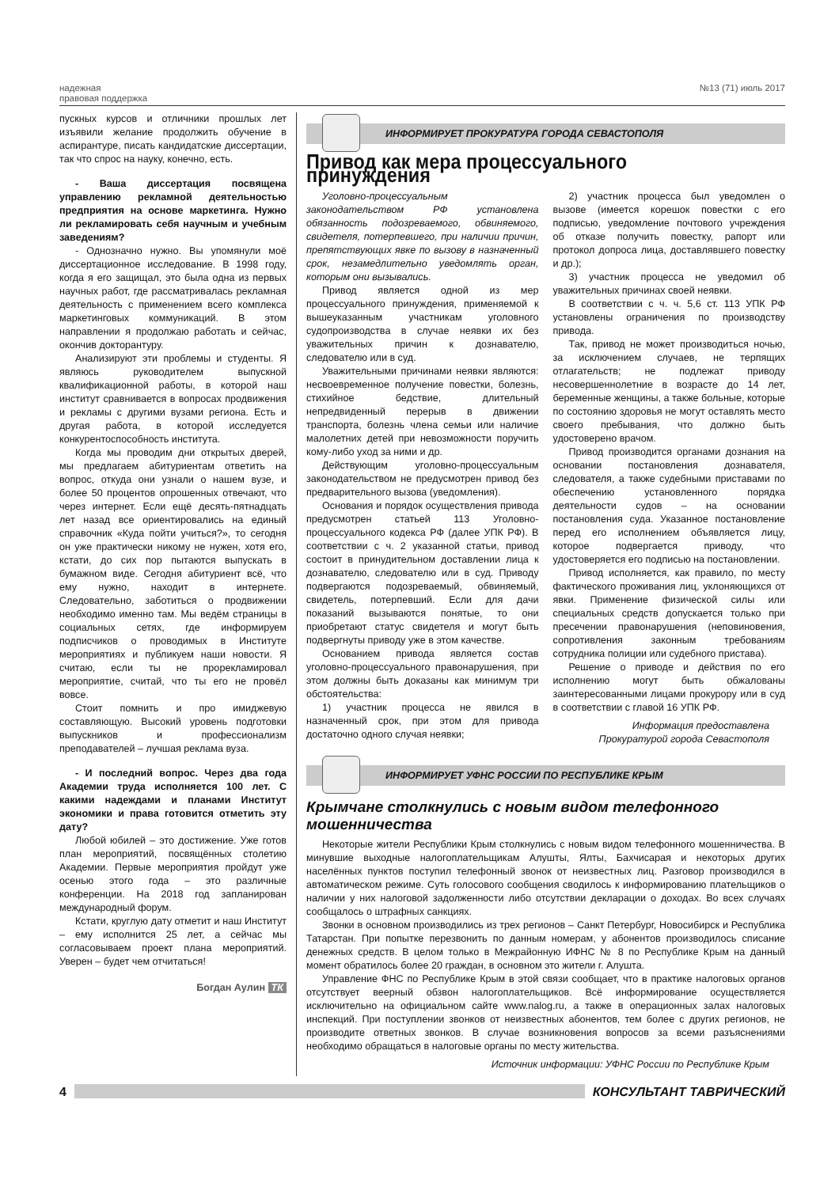надежная
правовая поддержка
№13 (71) июль 2017
пускных курсов и отличники прошлых лет изъявили желание продолжить обучение в аспирантуре, писать кандидатские диссертации, так что спрос на науку, конечно, есть.
- Ваша диссертация посвящена управлению рекламной деятельностью предприятия на основе маркетинга. Нужно ли рекламировать себя научным и учебным заведениям?
- Однозначно нужно. Вы упомянули моё диссертационное исследование. В 1998 году, когда я его защищал, это была одна из первых научных работ, где рассматривалась рекламная деятельность с применением всего комплекса маркетинговых коммуникаций. В этом направлении я продолжаю работать и сейчас, окончив докторантуру.
Анализируют эти проблемы и студенты. Я являюсь руководителем выпускной квалификационной работы, в которой наш институт сравнивается в вопросах продвижения и рекламы с другими вузами региона. Есть и другая работа, в которой исследуется конкурентоспособность института.
Когда мы проводим дни открытых дверей, мы предлагаем абитуриентам ответить на вопрос, откуда они узнали о нашем вузе, и более 50 процентов опрошенных отвечают, что через интернет. Если ещё десять-пятнадцать лет назад все ориентировались на единый справочник «Куда пойти учиться?», то сегодня он уже практически никому не нужен, хотя его, кстати, до сих пор пытаются выпускать в бумажном виде. Сегодня абитуриент всё, что ему нужно, находит в интернете. Следовательно, заботиться о продвижении необходимо именно там. Мы ведём страницы в социальных сетях, где информируем подписчиков о проводимых в Институте мероприятиях и публикуем наши новости. Я считаю, если ты не прорекламировал мероприятие, считай, что ты его не провёл вовсе.
Стоит помнить и про имиджевую составляющую. Высокий уровень подготовки выпускников и профессионализм преподавателей – лучшая реклама вуза.
- И последний вопрос. Через два года Академии труда исполняется 100 лет. С какими надеждами и планами Институт экономики и права готовится отметить эту дату?
Любой юбилей – это достижение. Уже готов план мероприятий, посвящённых столетию Академии. Первые мероприятия пройдут уже осенью этого года – это различные конференции. На 2018 год запланирован международный форум.
Кстати, круглую дату отметит и наш Институт – ему исполнится 25 лет, а сейчас мы согласовываем проект плана мероприятий. Уверен – будет чем отчитаться!
Богдан Аулин ТК
ИНФОРМИРУЕТ ПРОКУРАТУРА ГОРОДА СЕВАСТОПОЛЯ
Привод как мера процессуального принуждения
Уголовно-процессуальным законодательством РФ установлена обязанность подозреваемого, обвиняемого, свидетеля, потерпевшего, при наличии причин, препятствующих явке по вызову в назначенный срок, незамедлительно уведомлять орган, которым они вызывались.
Привод является одной из мер процессуального принуждения, применяемой к вышеуказанным участникам уголовного судопроизводства в случае неявки их без уважительных причин к дознавателю, следователю или в суд.
Уважительными причинами неявки являются: несвоевременное получение повестки, болезнь, стихийное бедствие, длительный непредвиденный перерыв в движении транспорта, болезнь члена семьи или наличие малолетних детей при невозможности поручить кому-либо уход за ними и др.
Действующим уголовно-процессуальным законодательством не предусмотрен привод без предварительного вызова (уведомления).
Основания и порядок осуществления привода предусмотрен статьей 113 Уголовно-процессуального кодекса РФ (далее УПК РФ). В соответствии с ч. 2 указанной статьи, привод состоит в принудительном доставлении лица к дознавателю, следователю или в суд. Приводу подвергаются подозреваемый, обвиняемый, свидетель, потерпевший. Если для дачи показаний вызываются понятые, то они приобретают статус свидетеля и могут быть подвергнуты приводу уже в этом качестве.
Основанием привода является состав уголовно-процессуального правонарушения, при этом должны быть доказаны как минимум три обстоятельства:
1) участник процесса не явился в назначенный срок, при этом для привода достаточно одного случая неявки;
2) участник процесса был уведомлен о вызове (имеется корешок повестки с его подписью, уведомление почтового учреждения об отказе получить повестку, рапорт или протокол допроса лица, доставлявшего повестку и др.);
3) участник процесса не уведомил об уважительных причинах своей неявки.
В соответствии с ч. ч. 5,6 ст. 113 УПК РФ установлены ограничения по производству привода.
Так, привод не может производиться ночью, за исключением случаев, не терпящих отлагательств; не подлежат приводу несовершеннолетние в возрасте до 14 лет, беременные женщины, а также больные, которые по состоянию здоровья не могут оставлять место своего пребывания, что должно быть удостоверено врачом.
Привод производится органами дознания на основании постановления дознавателя, следователя, а также судебными приставами по обеспечению установленного порядка деятельности судов – на основании постановления суда. Указанное постановление перед его исполнением объявляется лицу, которое подвергается приводу, что удостоверяется его подписью на постановлении.
Привод исполняется, как правило, по месту фактического проживания лиц, уклоняющихся от явки. Применение физической силы или специальных средств допускается только при пресечении правонарушения (неповиновения, сопротивления законным требованиям сотрудника полиции или судебного пристава).
Решение о приводе и действия по его исполнению могут быть обжалованы заинтересованными лицами прокурору или в суд в соответствии с главой 16 УПК РФ.
Информация предоставлена
Прокуратурой города Севастополя
ИНФОРМИРУЕТ УФНС РОССИИ ПО РЕСПУБЛИКЕ КРЫМ
Крымчане столкнулись с новым видом телефонного мошенничества
Некоторые жители Республики Крым столкнулись с новым видом телефонного мошенничества. В минувшие выходные налогоплательщикам Алушты, Ялты, Бахчисарая и некоторых других населённых пунктов поступил телефонный звонок от неизвестных лиц. Разговор производился в автоматическом режиме. Суть голосового сообщения сводилось к информированию плательщиков о наличии у них налоговой задолженности либо отсутствии декларации о доходах. Во всех случаях сообщалось о штрафных санкциях.
Звонки в основном производились из трех регионов – Санкт Петербург, Новосибирск и Республика Татарстан. При попытке перезвонить по данным номерам, у абонентов производилось списание денежных средств. В целом только в Межрайонную ИФНС № 8 по Республике Крым на данный момент обратилось более 20 граждан, в основном это жители г. Алушта.
Управление ФНС по Республике Крым в этой связи сообщает, что в практике налоговых органов отсутствует веерный обзвон налогоплательщиков. Всё информирование осуществляется исключительно на официальном сайте www.nalog.ru, а также в операционных залах налоговых инспекций. При поступлении звонков от неизвестных абонентов, тем более с других регионов, не производите ответных звонков. В случае возникновения вопросов за всеми разъяснениями необходимо обращаться в налоговые органы по месту жительства.
Источник информации: УФНС России по Республике Крым
4 КОНСУЛЬТАНТ ТАВРИЧЕСКИЙ